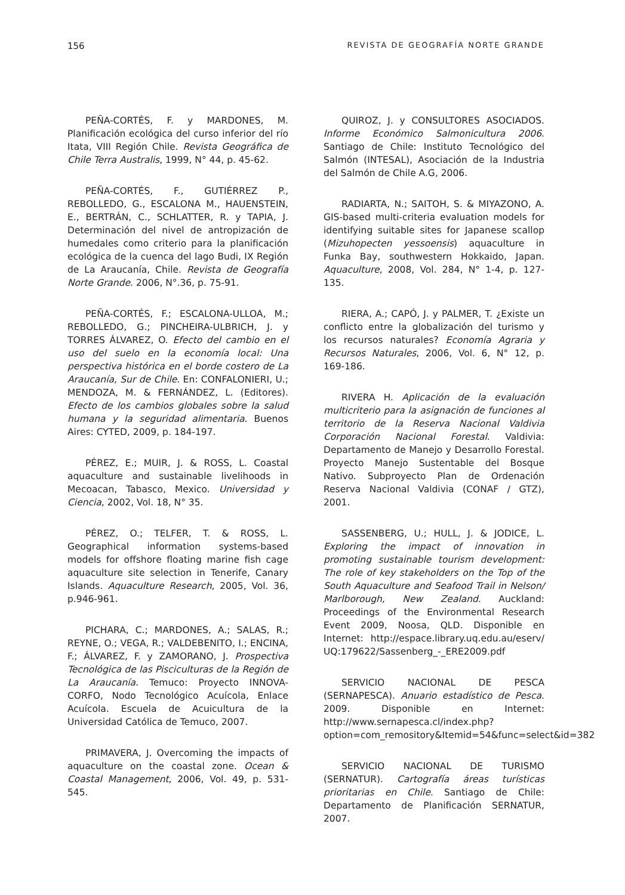156 REVISTA DE GEOGRAFÍA NORTE GRANDE
PEÑA-CORTÉS, F. y MARDONES, M. Planificación ecológica del curso inferior del río Itata, VIII Región Chile. Revista Geográfica de Chile Terra Australis, 1999, N° 44, p. 45-62.
PEÑA-CORTÉS, F., GUTIÉRREZ P., REBOLLEDO, G., ESCALONA M., HAUENSTEIN, E., BERTRÁN, C., SCHLATTER, R. y TAPIA, J. Determinación del nivel de antropización de humedales como criterio para la planificación ecológica de la cuenca del lago Budi, IX Región de La Araucanía, Chile. Revista de Geografía Norte Grande. 2006, N°.36, p. 75-91.
PEÑA-CORTÉS, F.; ESCALONA-ULLOA, M.; REBOLLEDO, G.; PINCHEIRA-ULBRICH, J. y TORRES ÁLVAREZ, O. Efecto del cambio en el uso del suelo en la economía local: Una perspectiva histórica en el borde costero de La Araucanía, Sur de Chile. En: CONFALONIERI, U.; MENDOZA, M. & FERNÁNDEZ, L. (Editores). Efecto de los cambios globales sobre la salud humana y la seguridad alimentaria. Buenos Aires: CYTED, 2009, p. 184-197.
PÉREZ, E.; MUIR, J. & ROSS, L. Coastal aquaculture and sustainable livelihoods in Mecoacan, Tabasco, Mexico. Universidad y Ciencia, 2002, Vol. 18, N° 35.
PÉREZ, O.; TELFER, T. & ROSS, L. Geographical information systems-based models for offshore floating marine fish cage aquaculture site selection in Tenerife, Canary Islands. Aquaculture Research, 2005, Vol. 36, p.946-961.
PICHARA, C.; MARDONES, A.; SALAS, R.; REYNE, O.; VEGA, R.; VALDEBENITO, I.; ENCINA, F.; ÁLVAREZ, F. y ZAMORANO, J. Prospectiva Tecnológica de las Piscicultu­ras de la Región de La Araucanía. Temuco: Proyecto INNOVA-CORFO, Nodo Tecnológico Acuícola, Enlace Acuícola. Escuela de Acuicultura de la Universidad Católica de Temuco, 2007.
PRIMAVERA, J. Overcoming the impacts of aquaculture on the coastal zone. Ocean & Coastal Management, 2006, Vol. 49, p. 531-545.
QUIROZ, J. y CONSULTORES ASOCIADOS. Informe Económico Salmonicultura 2006. Santiago de Chile: Instituto Tecnológico del Salmón (INTESAL), Asociación de la Industria del Salmón de Chile A.G, 2006.
RADIARTA, N.; SAITOH, S. & MIYAZONO, A. GIS-based multi-criteria evaluation models for identifying suitable sites for Japanese scallop (Mizuhopecten yessoensis) aquaculture in Funka Bay, southwestern Hokkaido, Japan. Aquaculture, 2008, Vol. 284, N° 1-4, p. 127-135.
RIERA, A.; CAPÓ, J. y PALMER, T. ¿Existe un conflicto entre la globalización del turismo y los recursos naturales? Economía Agraria y Recursos Naturales, 2006, Vol. 6, N° 12, p. 169-186.
RIVERA H. Aplicación de la evaluación multicriterio para la asignación de funciones al territorio de la Reserva Nacional Valdivia Corporación Nacional Forestal. Valdivia: Departamento de Manejo y Desarrollo Forestal. Proyecto Manejo Sustentable del Bosque Nativo. Subproyecto Plan de Ordenación Reserva Nacional Valdivia (CONAF / GTZ), 2001.
SASSENBERG, U.; HULL, J. & JODICE, L. Exploring the impact of innovation in promoting sustainable tourism development: The role of key stakeholders on the Top of the South Aquaculture and Seafood Trail in Nelson/ Marlborough, New Zealand. Auckland: Proceedings of the Environmental Research Event 2009, Noosa, QLD. Disponible en Internet: http://espace.library.uq.edu.au/eserv/ UQ:179622/Sassenberg_-_ERE2009.pdf
SERVICIO NACIONAL DE PESCA (SERNAPESCA). Anuario estadístico de Pesca. 2009. Disponible en Internet: http://www.sernapesca.cl/index.php?option=com_remository&Itemid=54&func=select&id=382
SERVICIO NACIONAL DE TURISMO (SERNATUR). Cartografía áreas turísticas prioritarias en Chile. Santiago de Chile: Departamento de Planificación SERNATUR, 2007.